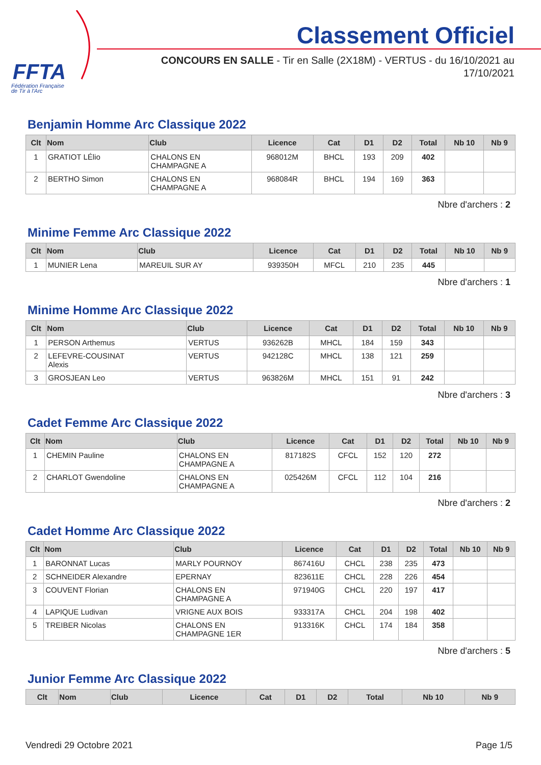FFTA
Fédération Française
de Tir à l'Arc
Classement Officiel
CONCOURS EN SALLE - Tir en Salle (2X18M) - VERTUS - du 16/10/2021 au 17/10/2021
Benjamin Homme Arc Classique 2022
| Clt | Nom | Club | Licence | Cat | D1 | D2 | Total | Nb 10 | Nb 9 |
| --- | --- | --- | --- | --- | --- | --- | --- | --- | --- |
| 1 | GRATIOT LÉlio | CHALONS EN CHAMPAGNE A | 968012M | BHCL | 193 | 209 | 402 | | |
| 2 | BERTHO Simon | CHALONS EN CHAMPAGNE A | 968084R | BHCL | 194 | 169 | 363 | | |
Nbre d'archers : 2
Minime Femme Arc Classique 2022
| Clt | Nom | Club | Licence | Cat | D1 | D2 | Total | Nb 10 | Nb 9 |
| --- | --- | --- | --- | --- | --- | --- | --- | --- | --- |
| 1 | MUNIER Lena | MAREUIL SUR AY | 939350H | MFCL | 210 | 235 | 445 | | |
Nbre d'archers : 1
Minime Homme Arc Classique 2022
| Clt | Nom | Club | Licence | Cat | D1 | D2 | Total | Nb 10 | Nb 9 |
| --- | --- | --- | --- | --- | --- | --- | --- | --- | --- |
| 1 | PERSON Arthemus | VERTUS | 936262B | MHCL | 184 | 159 | 343 | | |
| 2 | LEFEVRE-COUSINAT Alexis | VERTUS | 942128C | MHCL | 138 | 121 | 259 | | |
| 3 | GROSJEAN Leo | VERTUS | 963826M | MHCL | 151 | 91 | 242 | | |
Nbre d'archers : 3
Cadet Femme Arc Classique 2022
| Clt | Nom | Club | Licence | Cat | D1 | D2 | Total | Nb 10 | Nb 9 |
| --- | --- | --- | --- | --- | --- | --- | --- | --- | --- |
| 1 | CHEMIN Pauline | CHALONS EN CHAMPAGNE A | 817182S | CFCL | 152 | 120 | 272 | | |
| 2 | CHARLOT Gwendoline | CHALONS EN CHAMPAGNE A | 025426M | CFCL | 112 | 104 | 216 | | |
Nbre d'archers : 2
Cadet Homme Arc Classique 2022
| Clt | Nom | Club | Licence | Cat | D1 | D2 | Total | Nb 10 | Nb 9 |
| --- | --- | --- | --- | --- | --- | --- | --- | --- | --- |
| 1 | BARONNAT Lucas | MARLY POURNOY | 867416U | CHCL | 238 | 235 | 473 | | |
| 2 | SCHNEIDER Alexandre | EPERNAY | 823611E | CHCL | 228 | 226 | 454 | | |
| 3 | COUVENT Florian | CHALONS EN CHAMPAGNE A | 971940G | CHCL | 220 | 197 | 417 | | |
| 4 | LAPIQUE Ludivan | VRIGNE AUX BOIS | 933317A | CHCL | 204 | 198 | 402 | | |
| 5 | TREIBER Nicolas | CHALONS EN CHAMPAGNE 1ER | 913316K | CHCL | 174 | 184 | 358 | | |
Nbre d'archers : 5
Junior Femme Arc Classique 2022
| Clt | Nom | Club | Licence | Cat | D1 | D2 | Total | Nb 10 | Nb 9 |
| --- | --- | --- | --- | --- | --- | --- | --- | --- | --- |
Vendredi 29 Octobre 2021 Page 1/5